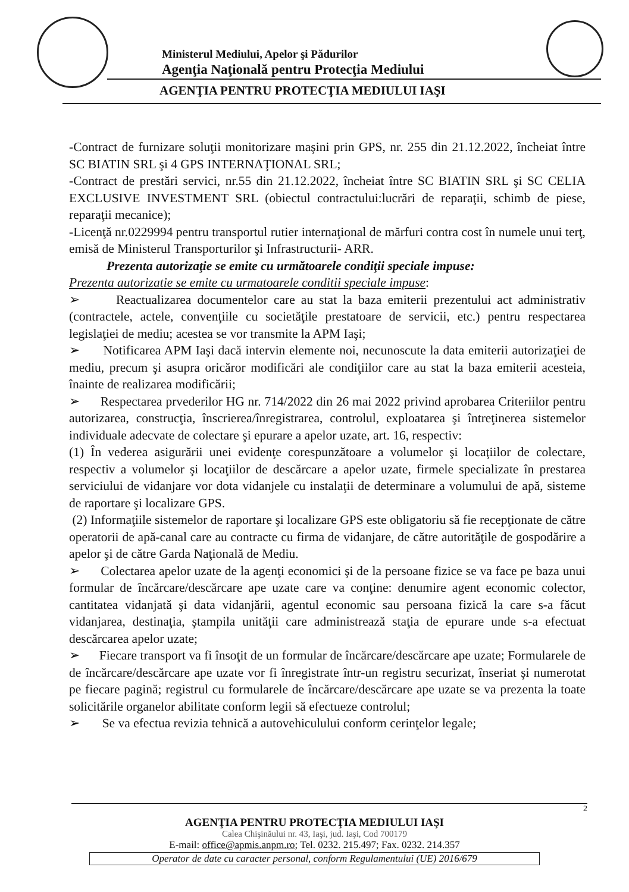Ministerul Mediului, Apelor şi Pădurilor
Agenţia Naţională pentru Protecţia Mediului
AGENŢIA PENTRU PROTECŢIA MEDIULUI IAŞI
-Contract de furnizare soluţii monitorizare maşini prin GPS, nr. 255 din 21.12.2022, încheiat între SC BIATIN SRL şi 4 GPS INTERNAŢIONAL SRL;
-Contract de prestări servici, nr.55 din 21.12.2022, încheiat între SC BIATIN SRL şi SC CELIA EXCLUSIVE INVESTMENT SRL (obiectul contractului:lucrări de reparaţii, schimb de piese, reparaţii mecanice);
-Licenţă nr.0229994 pentru transportul rutier internaţional de mărfuri contra cost în numele unui terţ, emisă de Ministerul Transporturilor şi Infrastructurii- ARR.
Prezenta autorizaţie se emite cu următoarele condiţii speciale impuse:
Prezenta autorizatie se emite cu urmatoarele conditii speciale impuse:
➢ Reactualizarea documentelor care au stat la baza emiterii prezentului act administrativ (contractele, actele, convenţiile cu societăţile prestatoare de servicii, etc.) pentru respectarea legislaţiei de mediu; acestea se vor transmite la APM Iaşi;
➢ Notificarea APM Iaşi dacă intervin elemente noi, necunoscute la data emiterii autorizaţiei de mediu, precum şi asupra oricăror modificări ale condiţiilor care au stat la baza emiterii acesteia, înainte de realizarea modificării;
➢ Respectarea prvederilor HG nr. 714/2022 din 26 mai 2022 privind aprobarea Criteriilor pentru autorizarea, construcţia, înscrierea/înregistrarea, controlul, exploatarea şi întreţinerea sistemelor individuale adecvate de colectare şi epurare a apelor uzate, art. 16, respectiv:
(1) În vederea asigurării unei evidenţe corespunzătoare a volumelor şi locaţiilor de colectare, respectiv a volumelor şi locaţiilor de descărcare a apelor uzate, firmele specializate în prestarea serviciului de vidanjare vor dota vidanjele cu instalaţii de determinare a volumului de apă, sisteme de raportare şi localizare GPS.
(2) Informaţiile sistemelor de raportare şi localizare GPS este obligatoriu să fie recepţionate de către operatorii de apă-canal care au contracte cu firma de vidanjare, de către autorităţile de gospodărire a apelor şi de către Garda Naţională de Mediu.
➢ Colectarea apelor uzate de la agenţi economici şi de la persoane fizice se va face pe baza unui formular de încărcare/descărcare ape uzate care va conţine: denumire agent economic colector, cantitatea vidanjată şi data vidanjării, agentul economic sau persoana fizică la care s-a făcut vidanjarea, destinaţia, ştampila unităţii care administrează staţia de epurare unde s-a efectuat descărcarea apelor uzate;
➢ Fiecare transport va fi însoţit de un formular de încărcare/descărcare ape uzate; Formularele de de încărcare/descărcare ape uzate vor fi înregistrate într-un registru securizat, înseriat şi numerotat pe fiecare pagină; registrul cu formularele de încărcare/descărcare ape uzate se va prezenta la toate solicitările organelor abilitate conform legii să efectueze controlul;
➢ Se va efectua revizia tehnică a autovehiculului conform cerinţelor legale;
2
AGENŢIA PENTRU PROTECŢIA MEDIULUI IAŞI
Calea Chişinăului nr. 43, Iaşi, jud. Iaşi, Cod 700179
E-mail: office@apmis.anpm.ro; Tel. 0232. 215.497; Fax. 0232. 214.357
Operator de date cu caracter personal, conform Regulamentului (UE) 2016/679